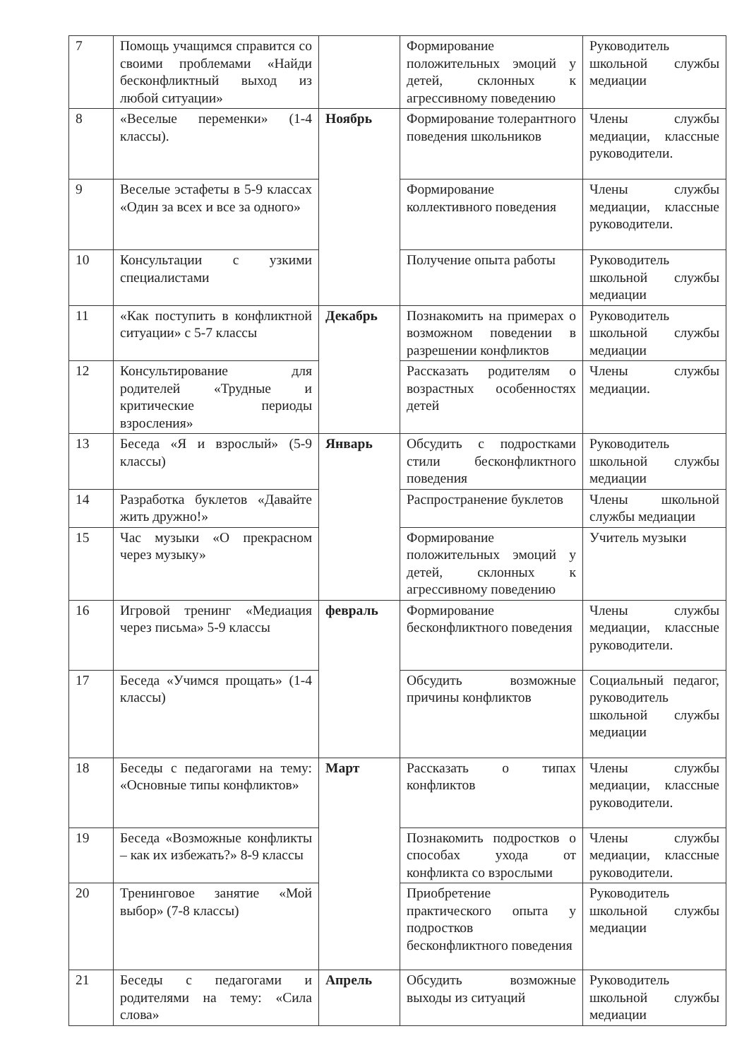| 7 | Помощь учащимся справится со своими проблемами «Найди бесконфликтный выход из любой ситуации» | | Формирование положительных эмоций у детей, склонных к агрессивному поведению | Руководитель школьной службы медиации |
| 8 | «Веселые переменки» (1-4 классы). | Ноябрь | Формирование толерантного поведения школьников | Члены службы медиации, классные руководители. |
| 9 | Веселые эстафеты в 5-9 классах «Один за всех и все за одного» | | Формирование коллективного поведения | Члены службы медиации, классные руководители. |
| 10 | Консультации с узкими специалистами | | Получение опыта работы | Руководитель школьной службы медиации |
| 11 | «Как поступить в конфликтной ситуации» с 5-7 классы | Декабрь | Познакомить на примерах о возможном поведении в разрешении конфликтов | Руководитель школьной службы медиации |
| 12 | Консультирование для родителей «Трудные и критические периоды взросления» | | Рассказать родителям о возрастных особенностях детей | Члены службы медиации. |
| 13 | Беседа «Я и взрослый» (5-9 классы) | Январь | Обсудить с подростками стили бесконфликтного поведения | Руководитель школьной службы медиации |
| 14 | Разработка буклетов «Давайте жить дружно!» | | Распространение буклетов | Члены школьной службы медиации |
| 15 | Час музыки «О прекрасном через музыку» | | Формирование положительных эмоций у детей, склонных к агрессивному поведению | Учитель музыки |
| 16 | Игровой тренинг «Медиация через письма» 5-9 классы | февраль | Формирование бесконфликтного поведения | Члены службы медиации, классные руководители. |
| 17 | Беседа «Учимся прощать» (1-4 классы) | | Обсудить возможные причины конфликтов | Социальный педагог, руководитель школьной службы медиации |
| 18 | Беседы с педагогами на тему: «Основные типы конфликтов» | Март | Рассказать о типах конфликтов | Члены службы медиации, классные руководители. |
| 19 | Беседа «Возможные конфликты – как их избежать?» 8-9 классы | | Познакомить подростков о способах ухода от конфликта со взрослыми | Члены службы медиации, классные руководители. |
| 20 | Тренинговое занятие «Мой выбор» (7-8 классы) | | Приобретение практического опыта у подростков бесконфликтного поведения | Руководитель школьной службы медиации |
| 21 | Беседы с педагогами и родителями на тему: «Сила слова» | Апрель | Обсудить возможные выходы из ситуаций | Руководитель школьной службы медиации |